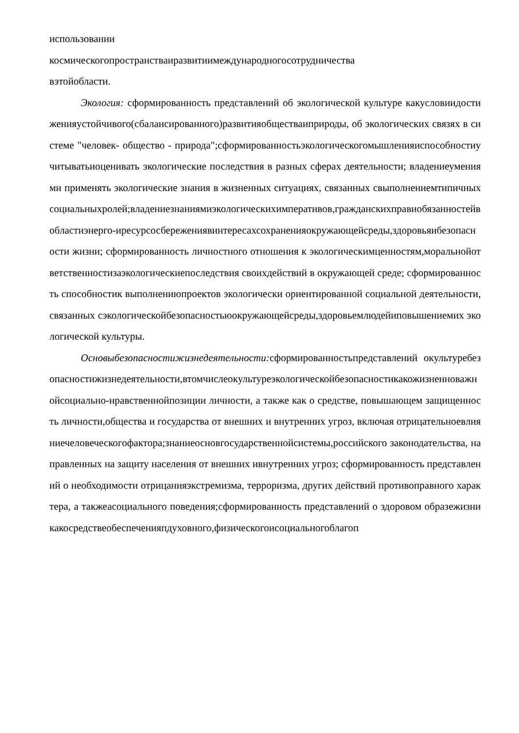использовании
космическогопространстваиразвитиимеждународногосотрудничества
вэтойобласти.
Экология: сформированность представлений об экологической культуре какусловиидостиженияустойчивого(сбалансированного)развитияобществаиприроды, об экологических связях в системе "человек- общество - природа";сформированностьэкологическогомышленияиспособностиучитыватьиоценивать экологические последствия в разных сферах деятельности; владениеумениями применять экологические знания в жизненных ситуациях, связанных свыполнениемтипичныхсоциальныхролей;владениезнаниямиэкологическихимперативов,гражданскихправиобязанностейвобластиэнерго-иресурсосбережениявинтересахсохраненияокружающейсреды,здоровьяибезопасности жизни; сформированность личностного отношения к экологическимценностям,моральнойответственностизаэкологическиепоследствия своихдействий в окружающей среде; сформированность способностик выполнениюпроектов экологически ориентированной социальной деятельности, связанных сэкологическойбезопасностьюокружающейсреды,здоровьемлюдейиповышениемих экологической культуры.
Основыбезопасностижизнедеятельности: сформированностьпредставлений окультуребезопасностижизнедеятельности,втомчислеокультуреэкологическойбезопасностикакожизненноважнойсоциально-нравственнойпозиции личности, а также как о средстве, повышающем защищенность личности,общества и государства от внешних и внутренних угроз, включая отрицательноевлияниечеловеческогофактора;знаниеосновгосударственнойсистемы,российского законодательства, направленных на защиту населения от внешних ивнутренних угроз; сформированность представлений о необходимости отрицанияэкстремизма, терроризма, других действий противоправного характера, а такжеасоциального поведения;сформированность представлений о здоровом образежизникакосредствеобеспеченияпдуховного,физическогоисоциальногоблагоп